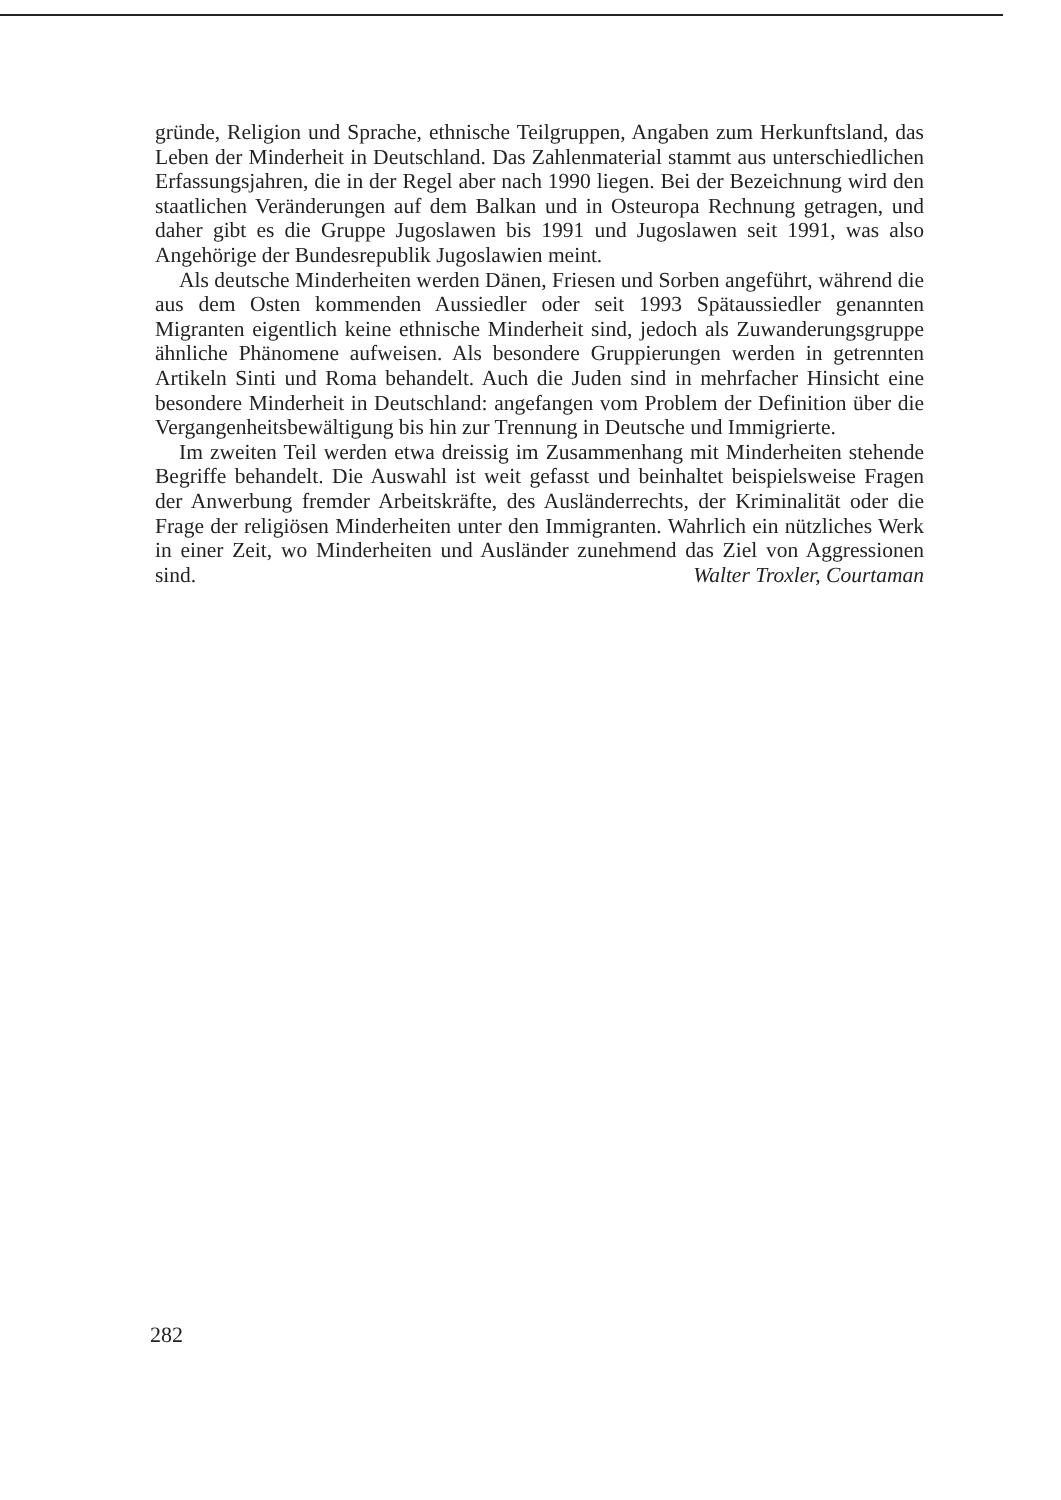gründe, Religion und Sprache, ethnische Teilgruppen, Angaben zum Herkunftsland, das Leben der Minderheit in Deutschland. Das Zahlenmaterial stammt aus unterschiedlichen Erfassungsjahren, die in der Regel aber nach 1990 liegen. Bei der Bezeichnung wird den staatlichen Veränderungen auf dem Balkan und in Osteuropa Rechnung getragen, und daher gibt es die Gruppe Jugoslawen bis 1991 und Jugoslawen seit 1991, was also Angehörige der Bundesrepublik Jugoslawien meint.
Als deutsche Minderheiten werden Dänen, Friesen und Sorben angeführt, während die aus dem Osten kommenden Aussiedler oder seit 1993 Spätaussiedler genannten Migranten eigentlich keine ethnische Minderheit sind, jedoch als Zuwanderungsgruppe ähnliche Phänomene aufweisen. Als besondere Gruppierungen werden in getrennten Artikeln Sinti und Roma behandelt. Auch die Juden sind in mehrfacher Hinsicht eine besondere Minderheit in Deutschland: angefangen vom Problem der Definition über die Vergangenheitsbewältigung bis hin zur Trennung in Deutsche und Immigrierte.
Im zweiten Teil werden etwa dreissig im Zusammenhang mit Minderheiten stehende Begriffe behandelt. Die Auswahl ist weit gefasst und beinhaltet beispielsweise Fragen der Anwerbung fremder Arbeitskräfte, des Ausländerrechts, der Kriminalität oder die Frage der religiösen Minderheiten unter den Immigranten. Wahrlich ein nützliches Werk in einer Zeit, wo Minderheiten und Ausländer zunehmend das Ziel von Aggressionen sind. Walter Troxler, Courtaman
282